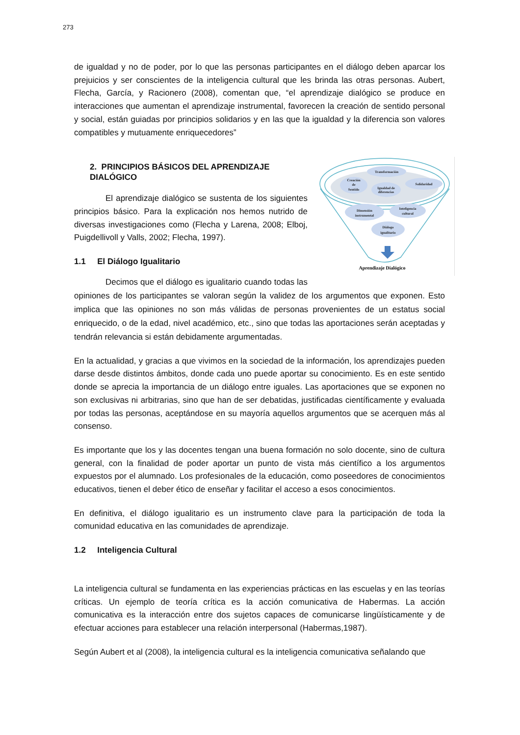273
de igualdad y no de poder, por lo que las personas participantes en el diálogo deben aparcar los prejuicios y ser conscientes de la inteligencia cultural que les brinda las otras personas. Aubert, Flecha, García, y Racionero (2008), comentan que, “el aprendizaje dialógico se produce en interacciones que aumentan el aprendizaje instrumental, favorecen la creación de sentido personal y social, están guiadas por principios solidarios y en las que la igualdad y la diferencia son valores compatibles y mutuamente enriquecedores”
Transformación
Creación
de
Sentido
Igualdad de
diferencias
Solidaridad
Dimensión
instrumental
Inteligencia
cultural
Diálogo
igualitario
Aprendizaje Dialógico
2. PRINCIPIOS BÁSICOS DEL APRENDIZAJE DIALÓGICO
El aprendizaje dialógico se sustenta de los siguientes principios básico. Para la explicación nos hemos nutrido de diversas investigaciones como (Flecha y Larena, 2008; Elboj, Puigdellivoll y Valls, 2002; Flecha, 1997).
1.1 El Diálogo Igualitario
Decimos que el diálogo es igualitario cuando todas las opiniones de los participantes se valoran según la validez de los argumentos que exponen. Esto implica que las opiniones no son más válidas de personas provenientes de un estatus social enriquecido, o de la edad, nivel académico, etc., sino que todas las aportaciones serán aceptadas y tendrán relevancia si están debidamente argumentadas.
En la actualidad, y gracias a que vivimos en la sociedad de la información, los aprendizajes pueden darse desde distintos ámbitos, donde cada uno puede aportar su conocimiento. Es en este sentido donde se aprecia la importancia de un diálogo entre iguales. Las aportaciones que se exponen no son exclusivas ni arbitrarias, sino que han de ser debatidas, justificadas científicamente y evaluada por todas las personas, aceptándose en su mayoría aquellos argumentos que se acerquen más al consenso.
Es importante que los y las docentes tengan una buena formación no solo docente, sino de cultura general, con la finalidad de poder aportar un punto de vista más científico a los argumentos expuestos por el alumnado. Los profesionales de la educación, como poseedores de conocimientos educativos, tienen el deber ético de enseñar y facilitar el acceso a esos conocimientos.
En definitiva, el diálogo igualitario es un instrumento clave para la participación de toda la comunidad educativa en las comunidades de aprendizaje.
1.2 Inteligencia Cultural
La inteligencia cultural se fundamenta en las experiencias prácticas en las escuelas y en las teorías críticas. Un ejemplo de teoría crítica es la acción comunicativa de Habermas. La acción comunicativa es la interacción entre dos sujetos capaces de comunicarse lingüísticamente y de efectuar acciones para establecer una relación interpersonal (Habermas,1987).
Según Aubert et al (2008), la inteligencia cultural es la inteligencia comunicativa señalando que